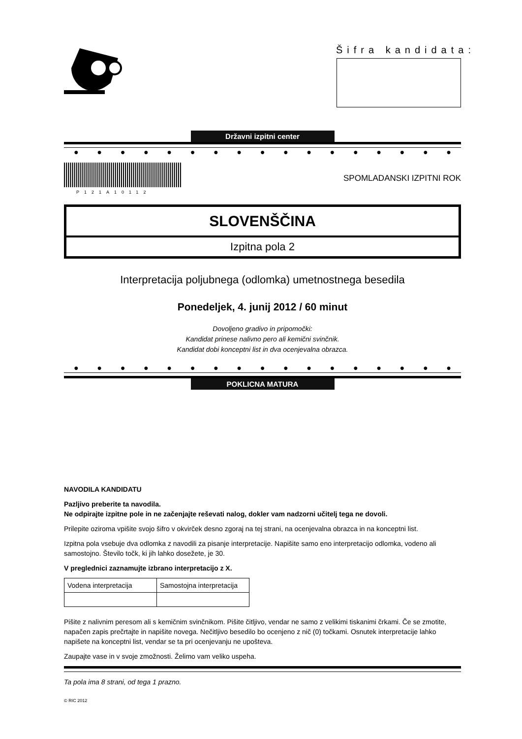Šifra kandidata:
Državni izpitni center
● ● ● ● ● ● ● ● ● ● ● ● ● ● ● ● ●
P121A10112
SPOMLADANSKI IZPITNI ROK
SLOVENŠČINA
Izpitna pola 2
Interpretacija poljubnega (odlomka) umetnostnega besedila
Ponedeljek, 4. junij 2012 / 60 minut
Dovoljeno gradivo in pripomočki:
Kandidat prinese nalivno pero ali kemični svinčnik.
Kandidat dobi konceptni list in dva ocenjevalna obrazca.
● ● ● ● ● ● ● ● ● ● ● ● ● ● ● ● ●
POKLICNA MATURA
NAVODILA KANDIDATU
Pazljivo preberite ta navodila.
Ne odpirajte izpitne pole in ne začenjajte reševati nalog, dokler vam nadzorni učitelj tega ne dovoli.
Prilepite oziroma vpišite svojo šifro v okvirček desno zgoraj na tej strani, na ocenjevalna obrazca in na konceptni list.
Izpitna pola vsebuje dva odlomka z navodili za pisanje interpretacije. Napišite samo eno interpretacijo odlomka, vodeno ali samostojno. Število točk, ki jih lahko dosežete, je 30.
V preglednici zaznamujte izbrano interpretacijo z X.
| Vodena interpretacija | Samostojna interpretacija |
Pišite z nalivnim peresom ali s kemičnim svinčnikom. Pišite čitljivo, vendar ne samo z velikimi tiskanimi črkami. Če se zmotite, napačen zapis prečrtajte in napišite novega. Nečitljivo besedilo bo ocenjeno z nič (0) točkami. Osnutek interpretacije lahko napišete na konceptni list, vendar se ta pri ocenjevanju ne upošteva.
Zaupajte vase in v svoje zmožnosti. Želimo vam veliko uspeha.
Ta pola ima 8 strani, od tega 1 prazno.
© RIC 2012